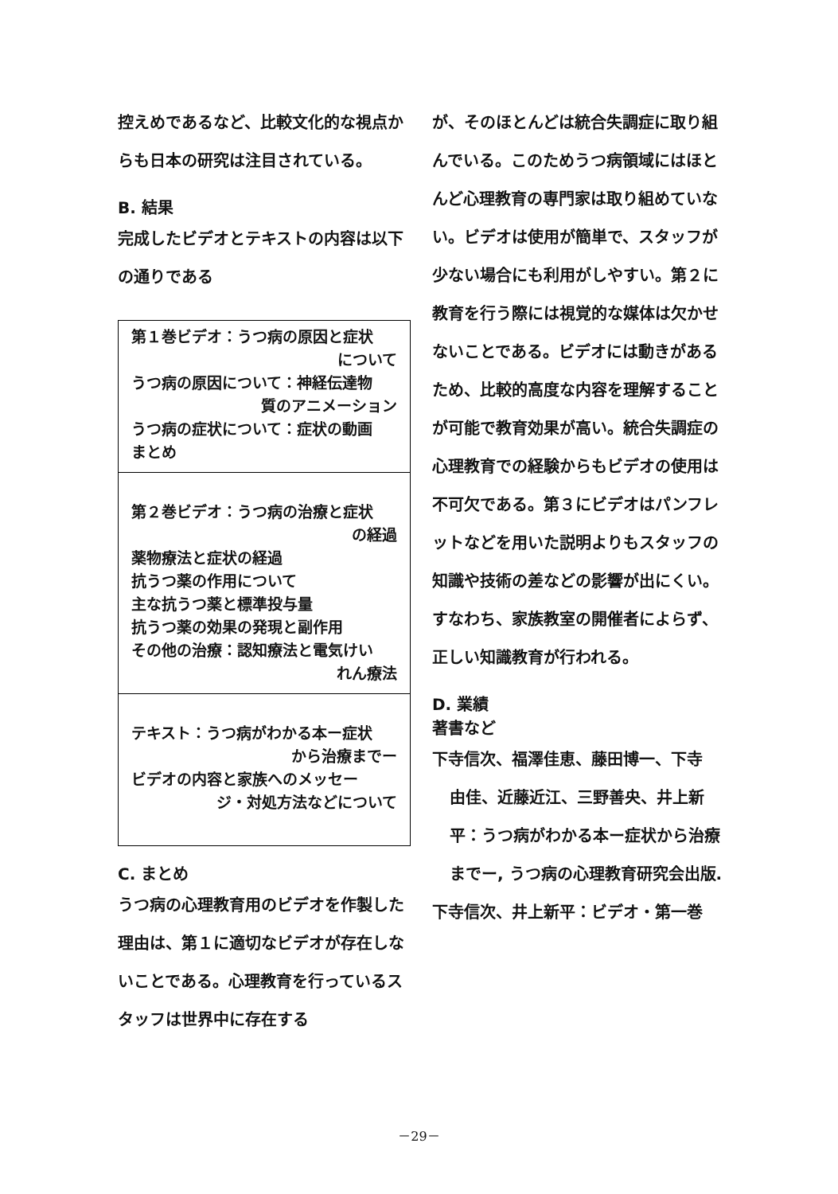控えめであるなど、比較文化的な視点からも日本の研究は注目されている。
B. 結果
完成したビデオとテキストの内容は以下の通りである
| 第１巻ビデオ：うつ病の原因と症状 について うつ病の原因について：神経伝達物 質のアニメーション うつ病の症状について：症状の動画 まとめ |
| 第２巻ビデオ：うつ病の治療と症状 の経過 薬物療法と症状の経過 抗うつ薬の作用について 主な抗うつ薬と標準投与量 抗うつ薬の効果の発現と副作用 その他の治療：認知療法と電気けい れん療法 |
| テキスト：うつ病がわかる本ー症状 から治療までー ビデオの内容と家族へのメッセー ジ・対処方法などについて |
C. まとめ
うつ病の心理教育用のビデオを作製した理由は、第１に適切なビデオが存在しないことである。心理教育を行っているスタッフは世界中に存在する
が、そのほとんどは統合失調症に取り組んでいる。このためうつ病領域にはほとんど心理教育の専門家は取り組めていない。ビデオは使用が簡単で、スタッフが少ない場合にも利用がしやすい。第２に教育を行う際には視覚的な媒体は欠かせないことである。ビデオには動きがあるため、比較的高度な内容を理解することが可能で教育効果が高い。統合失調症の心理教育での経験からもビデオの使用は不可欠である。第３にビデオはパンフレットなどを用いた説明よりもスタッフの知識や技術の差などの影響が出にくい。すなわち、家族教室の開催者によらず、正しい知識教育が行われる。
D. 業績
著書など
下寺信次、福澤佳恵、藤田博一、下寺
由佳、近藤近江、三野善央、井上新平：うつ病がわかる本ー症状から治療までー, うつ病の心理教育研究会出版.
下寺信次、井上新平：ビデオ・第一巻
－29－